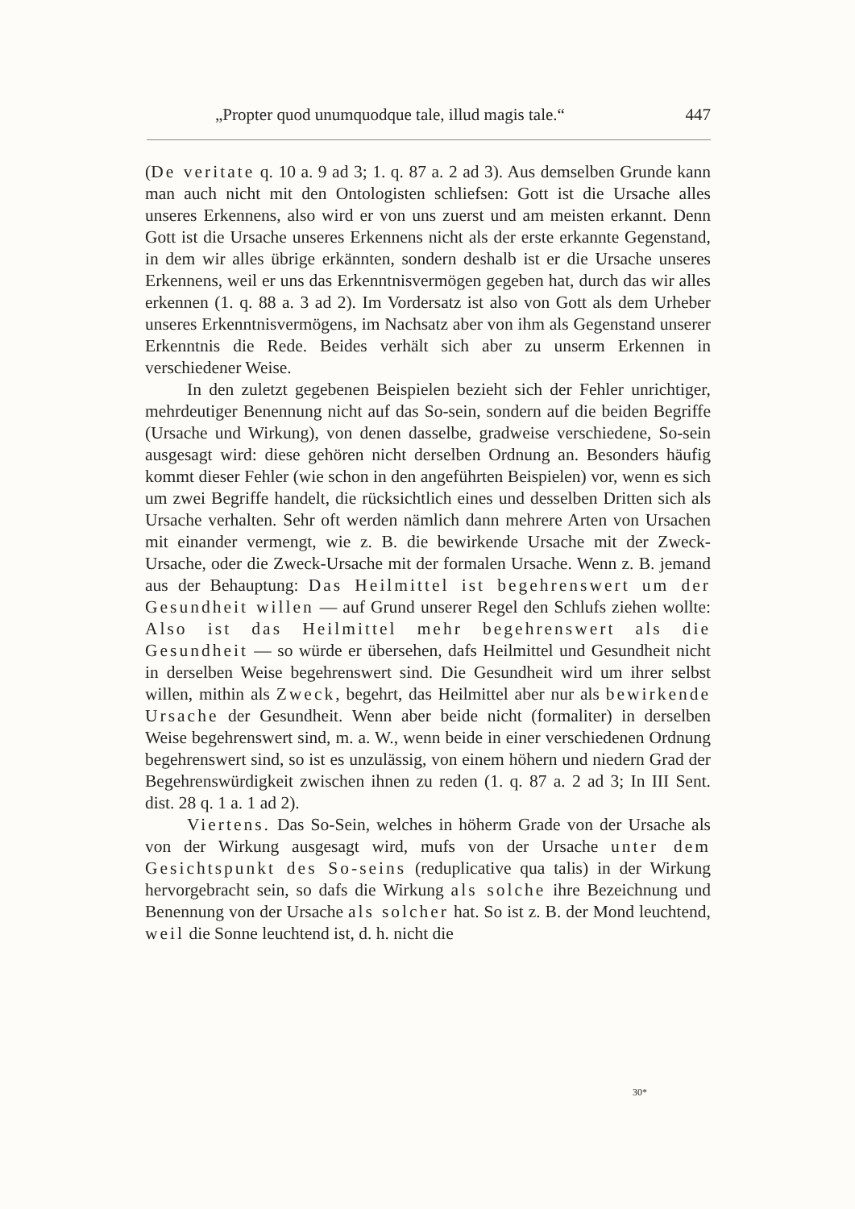„Propter quod unumquodque tale, illud magis tale.“447
(De veritate q. 10 a. 9 ad 3; 1. q. 87 a. 2 ad 3). Aus demselben Grunde kann man auch nicht mit den Ontologisten schliefsen: Gott ist die Ursache alles unseres Erkennens, also wird er von uns zuerst und am meisten erkannt. Denn Gott ist die Ursache unseres Erkennens nicht als der erste erkannte Gegenstand, in dem wir alles übrige erkännten, sondern deshalb ist er die Ursache unseres Erkennens, weil er uns das Erkenntnisvermögen gegeben hat, durch das wir alles erkennen (1. q. 88 a. 3 ad 2). Im Vordersatz ist also von Gott als dem Urheber unseres Erkenntnisvermögens, im Nachsatz aber von ihm als Gegenstand unserer Erkenntnis die Rede. Beides verhält sich aber zu unserm Erkennen in verschiedener Weise.
In den zuletzt gegebenen Beispielen bezieht sich der Fehler unrichtiger, mehrdeutiger Benennung nicht auf das So-sein, sondern auf die beiden Begriffe (Ursache und Wirkung), von denen dasselbe, gradweise verschiedene, So-sein ausgesagt wird: diese gehören nicht derselben Ordnung an. Besonders häufig kommt dieser Fehler (wie schon in den angeführten Beispielen) vor, wenn es sich um zwei Begriffe handelt, die rücksichtlich eines und desselben Dritten sich als Ursache verhalten. Sehr oft werden nämlich dann mehrere Arten von Ursachen mit einander vermengt, wie z. B. die bewirkende Ursache mit der Zweck-Ursache, oder die Zweck-Ursache mit der formalen Ursache. Wenn z. B. jemand aus der Behauptung: Das Heilmittel ist begehrenswert um der Gesundheit willen — auf Grund unserer Regel den Schlufs ziehen wollte: Also ist das Heilmittel mehr begehrenswert als die Gesundheit — so würde er übersehen, dafs Heilmittel und Gesundheit nicht in derselben Weise begehrenswert sind. Die Gesundheit wird um ihrer selbst willen, mithin als Zweck, begehrt, das Heilmittel aber nur als bewirkende Ursache der Gesundheit. Wenn aber beide nicht (formaliter) in derselben Weise begehrenswert sind, m. a. W., wenn beide in einer verschiedenen Ordnung begehrenswert sind, so ist es unzulässig, von einem höhern und niedern Grad der Begehrenswürdigkeit zwischen ihnen zu reden (1. q. 87 a. 2 ad 3; In III Sent. dist. 28 q. 1 a. 1 ad 2).
Viertens. Das So-Sein, welches in höherm Grade von der Ursache als von der Wirkung ausgesagt wird, mufs von der Ursache unter dem Gesichtspunkt des So-seins (reduplicative qua talis) in der Wirkung hervorgebracht sein, so dafs die Wirkung als solche ihre Bezeichnung und Benennung von der Ursache als solcher hat. So ist z. B. der Mond leuchtend, weil die Sonne leuchtend ist, d. h. nicht die
30*